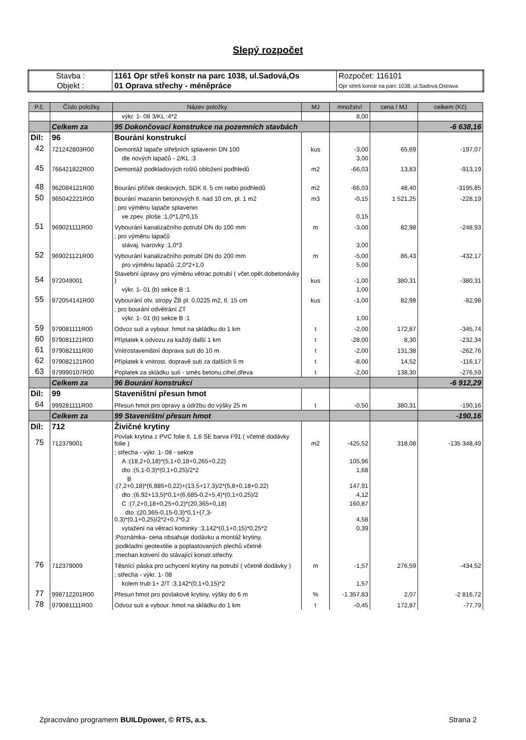Slepý rozpočet
| Stavba : | 1161 Opr střeš konstr na parc 1038, ul.Sadová,Os | Rozpočet: 116101 |
| Objekt : | 01 Oprava střechy - méněpráce | Opr střeš konstr na parc 1038, ul.Sadová,Ostrava |
| P.č. | Číslo položky | Název položky | MJ | množství | cena / MJ | celkem (Kč) |
| --- | --- | --- | --- | --- | --- | --- |
| | | výkr. 1- 08 3/KL :4*2 | | 8,00 | | |
| | Celkem za | 95 Dokončovací konstrukce na pozemních stavbách | | | | -6 638,16 |
| Díl: | 96 | Bourání konstrukcí | | | | |
| 42 | 721242803R00 | Demontáž lapače střešních splavenin DN 100 | kus | -3,00 | 65,69 | -197,07 |
| | | dle nových lapačů - 2/KL :3 | | 3,00 | | |
| 45 | 766421822R00 | Demontáž podkladových roštů obložení podhledů | m2 | -66,03 | 13,83 | -913,19 |
| 48 | 962084121R00 | Bourání příček deskových, SDK tl. 5 cm nebo podhledů | m2 | -66,03 | 48,40 | -3195,85 |
| 50 | 965042221R00 | Bourání mazanin betonových tl. nad 10 cm, pl. 1 m2 | m3 | -0,15 | 1 521,25 | -228,19 |
| | | ; pro výměnu lapače splavenin | | | | |
| | | ve zpev. ploše :1,0*1,0*0,15 | | 0,15 | | |
| 51 | 969021111R00 | Vybourání kanalizačního potrubí DN do 100 mm | m | -3,00 | 82,98 | -248,93 |
| | | ; pro výměnu lapačů | | | | |
| | | stávaj. tvarovky :1,0*3 | | 3,00 | | |
| 52 | 969021121R00 | Vybourání kanalizačního potrubí DN do 200 mm | m | -5,00 | 86,43 | -432,17 |
| | | pro výměnu lapačů :2,0*2+1,0 | | 5,00 | | |
| 54 | 972049001 | Stavební úpravy pro výměnu větrac.potrubí ( včet.opět.dobetonávky ) | kus | -1,00 | 380,31 | -380,31 |
| | | výkr. 1- 01 (b) sekce B :1 | | 1,00 | | |
| 55 | 972054141R00 | Vybourání otv. stropy ŽB pl. 0,0225 m2, tl. 15 cm | kus | -1,00 | 82,98 | -82,98 |
| | | ; pro bourání odvětrání ZT | | | | |
| | | výkr. 1- 01 (b) sekce B :1 | | 1,00 | | |
| 59 | 979081111R00 | Odvoz suti a vybour. hmot na skládku do 1 km | t | -2,00 | 172,87 | -345,74 |
| 60 | 979081121R00 | Příplatek k odvozu za každý další 1 km | t | -28,00 | 8,30 | -232,34 |
| 61 | 979082111R00 | Vnitrostaveništní doprava suti do 10 m | t | -2,00 | 131,38 | -262,76 |
| 62 | 979082121R00 | Příplatek k vnitrost. dopravě suti za dalších 5 m | t | -8,00 | 14,52 | -116,17 |
| 63 | 979990107R00 | Poplatek za skládku suti - směs betonu,cihel,dřeva | t | -2,00 | 138,30 | -276,59 |
| | Celkem za | 96 Bourání konstrukcí | | | | -6 912,29 |
| Díl: | 99 | Staveništní přesun hmot | | | | |
| 64 | 999281111R00 | Přesun hmot pro opravy a údržbu do výšky 25 m | t | -0,50 | 380,31 | -190,16 |
| | Celkem za | 99 Staveništní přesun hmot | | | | -190,16 |
| Díl: | 712 | Živičné krytiny | | | | |
| 75 | 712379001 | Povlak krytina z PVC folie tl. 1,6 SE barva F91 ( včetně dodávky folie ) | m2 | -425,52 | 318,08 | -135 348,49 |
| | | ; střecha - výkr. 1- 08 - sekce | | | | |
| | | A :(18,2+0,18)*(5,1+0,18+0,265+0,22) | | 105,96 | | |
| | | dto :(5,1-0,3)*(0,1+0,25)/2*2 | | 1,68 | | |
| | | B :(7,2+0,18)*(6,885+0,22)+(13,5+17,3)/2*(5,8+0,18+0,22) | | 147,91 | | |
| | | dto :(6,92+13,5)*0,1+(6,685-0,2+5,4)*(0,1+0,25)/2 | | 4,12 | | |
| | | C :(7,2+0,18+0,25+0,2)*(20,365+0,18) | | 160,87 | | |
| | | dto :(20,365-0,15-0,3)*0,1+(7,3- 0,3)*(0,1+0,25)/2*2+0,7*0,2 | | 4,58 | | |
| | | vytažení na větraci kominky :3,142*(0,1+0,15)*0,25*2 | | 0,39 | | |
| | | ;Poznámka- cena obsahuje dodávku a montáž krytiny, | | | | |
| | | ;podkladní geotextilie a poplastovaných plechů včetně | | | | |
| | | ;mechan.kotvení do stávající konstr.střechy. | | | | |
| 76 | 712379009 | Těsnící páska pro uchycení krytiny na potrubí ( včetně dodávky ) | m | -1,57 | 276,59 | -434,52 |
| | | ; střecha - výkr. 1- 08 | | | | |
| | | kolem trub 1+ 2/T :3,142*(0,1+0,15)*2 | | 1,57 | | |
| 77 | 998712201R00 | Přesun hmot pro povlakové krytiny, výšky do 6 m | % | -1 357,83 | 2,07 | -2 816,72 |
| 78 | 979081111R00 | Odvoz suti a vybour. hmot na skládku do 1 km | t | -0,45 | 172,87 | -77,79 |
Zpracováno programem BUILDpower, © RTS, a.s. Strana 2